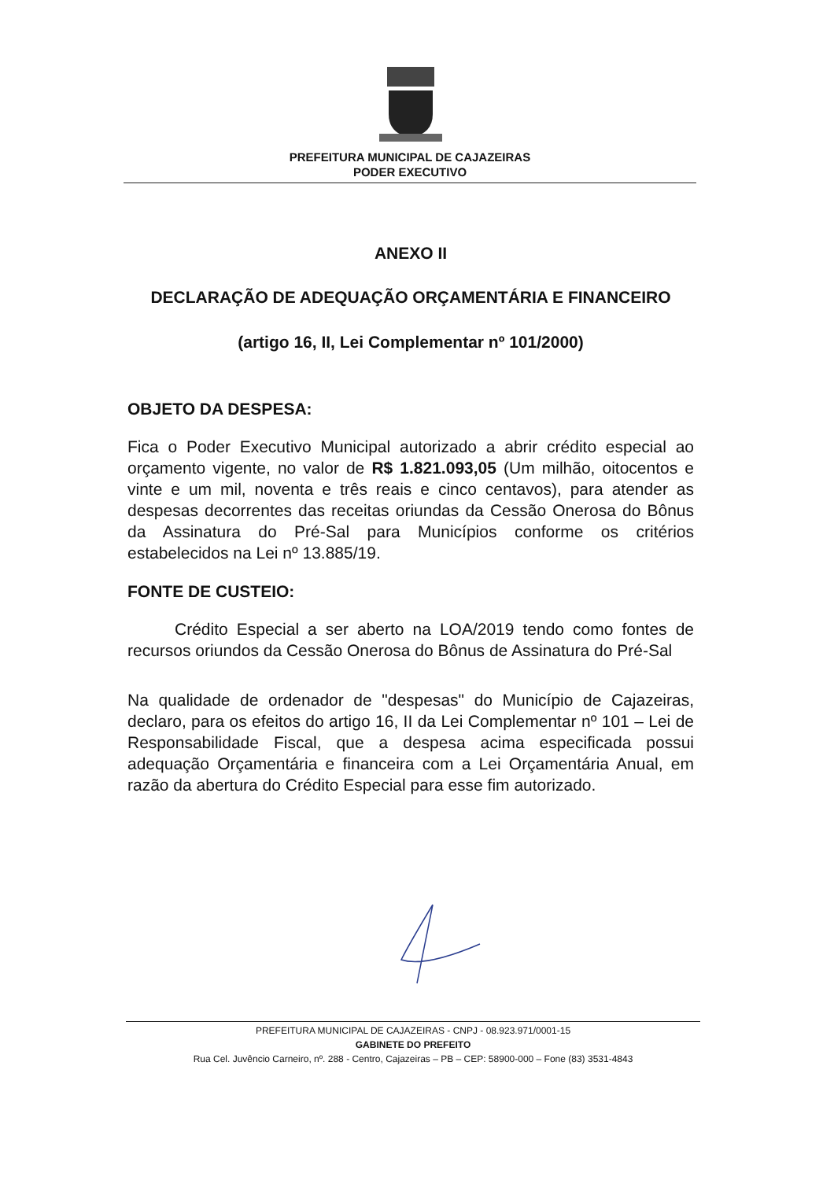PREFEITURA MUNICIPAL DE CAJAZEIRAS
PODER EXECUTIVO
ANEXO II
DECLARAÇÃO DE ADEQUAÇÃO ORÇAMENTÁRIA E FINANCEIRO
(artigo 16, II, Lei Complementar nº 101/2000)
OBJETO DA DESPESA:
Fica o Poder Executivo Municipal autorizado a abrir crédito especial ao orçamento vigente, no valor de R$ 1.821.093,05 (Um milhão, oitocentos e vinte e um mil, noventa e três reais e cinco centavos), para atender as despesas decorrentes das receitas oriundas da Cessão Onerosa do Bônus da Assinatura do Pré-Sal para Municípios conforme os critérios estabelecidos na Lei nº 13.885/19.
FONTE DE CUSTEIO:
Crédito Especial a ser aberto na LOA/2019 tendo como fontes de recursos oriundos da Cessão Onerosa do Bônus de Assinatura do Pré-Sal
Na qualidade de ordenador de "despesas" do Município de Cajazeiras, declaro, para os efeitos do artigo 16, II da Lei Complementar nº 101 – Lei de Responsabilidade Fiscal, que a despesa acima especificada possui adequação Orçamentária e financeira com a Lei Orçamentária Anual, em razão da abertura do Crédito Especial para esse fim autorizado.
PREFEITURA MUNICIPAL DE CAJAZEIRAS - CNPJ - 08.923.971/0001-15
GABINETE DO PREFEITO
Rua Cel. Juvêncio Carneiro, nº. 288 - Centro, Cajazeiras – PB – CEP: 58900-000 – Fone (83) 3531-4843